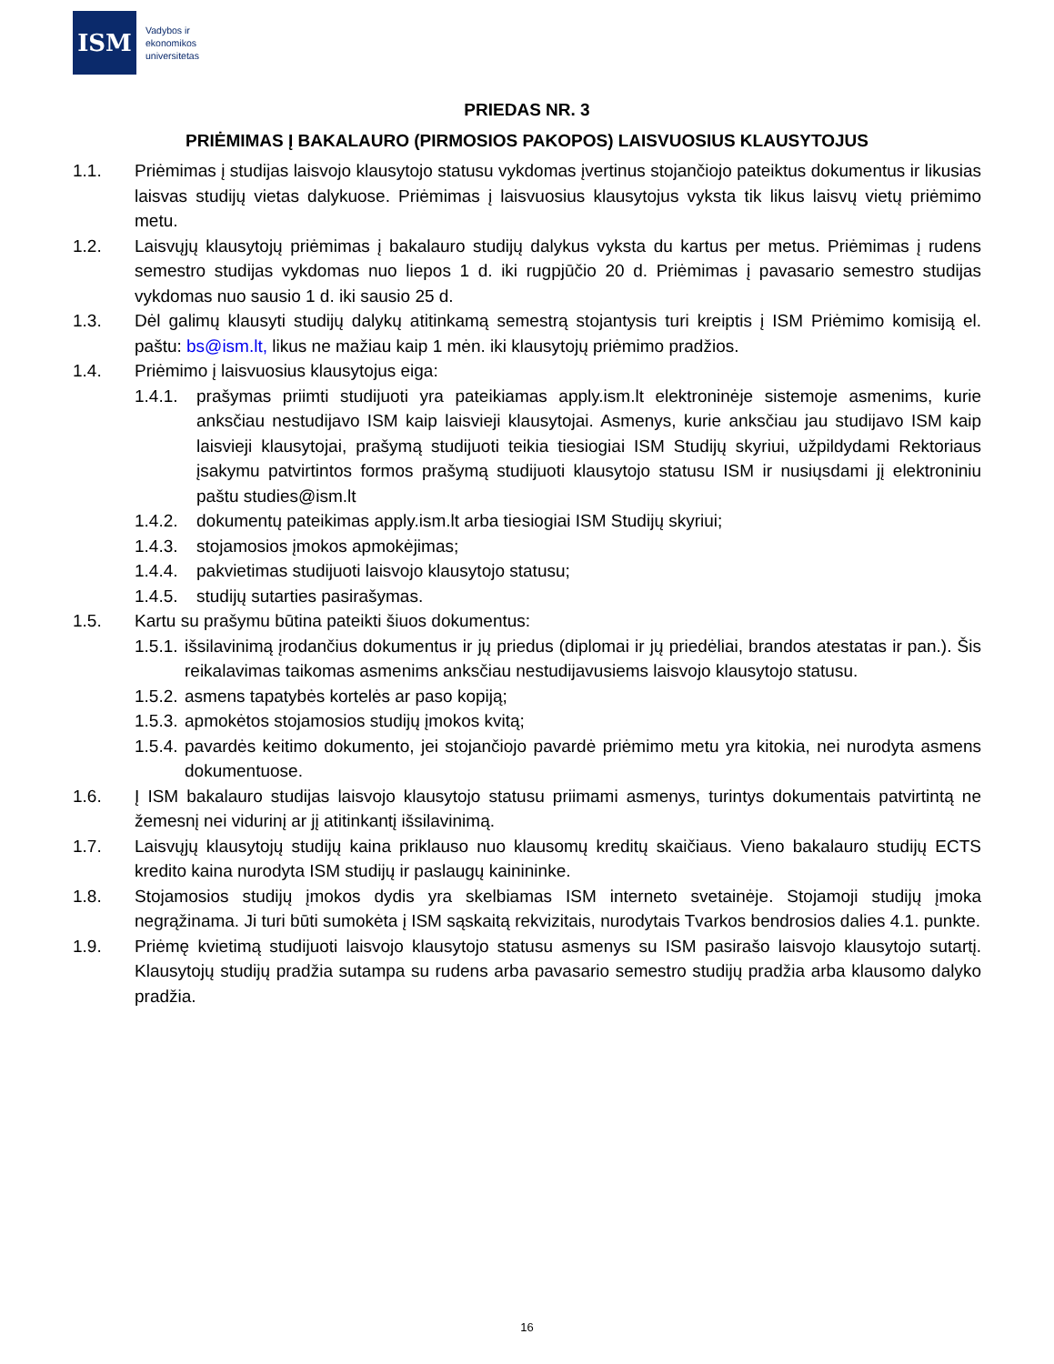ISM
Vadybos ir
ekonomikos
universitetas
PRIEDAS NR. 3
PRIĖMIMAS Į BAKALAURO (PIRMOSIOS PAKOPOS) LAISVUOSIUS KLAUSYTOJUS
1.1. Priėmimas į studijas laisvojo klausytojo statusu vykdomas įvertinus stojančiojo pateiktus dokumentus ir likusias laisvas studijų vietas dalykuose. Priėmimas į laisvuosius klausytojus vyksta tik likus laisvų vietų priėmimo metu.
1.2. Laisvųjų klausytojų priėmimas į bakalauro studijų dalykus vyksta du kartus per metus. Priėmimas į rudens semestro studijas vykdomas nuo liepos 1 d. iki rugpjūčio 20 d. Priėmimas į pavasario semestro studijas vykdomas nuo sausio 1 d. iki sausio 25 d.
1.3. Dėl galimų klausyti studijų dalykų atitinkamą semestrą stojantysis turi kreiptis į ISM Priėmimo komisiją el. paštu: bs@ism.lt, likus ne mažiau kaip 1 mėn. iki klausytojų priėmimo pradžios.
1.4. Priėmimo į laisvuosius klausytojus eiga:
1.4.1. prašymas priimti studijuoti yra pateikiamas apply.ism.lt elektroninėje sistemoje asmenims, kurie anksčiau nestudijavo ISM kaip laisvieji klausytojai. Asmenys, kurie anksčiau jau studijavo ISM kaip laisvieji klausytojai, prašymą studijuoti teikia tiesiogiai ISM Studijų skyriui, užpildydami Rektoriaus įsakymu patvirtintos formos prašymą studijuoti klausytojo statusu ISM ir nusiųsdami jį elektroniniu paštu studies@ism.lt
1.4.2. dokumentų pateikimas apply.ism.lt arba tiesiogiai ISM Studijų skyriui;
1.4.3. stojamosios įmokos apmokėjimas;
1.4.4. pakvietimas studijuoti laisvojo klausytojo statusu;
1.4.5. studijų sutarties pasirašymas.
1.5. Kartu su prašymu būtina pateikti šiuos dokumentus:
1.5.1. išsilavinimą įrodančius dokumentus ir jų priedus (diplomai ir jų priedėliai, brandos atestatas ir pan.). Šis reikalavimas taikomas asmenims anksčiau nestudijavusiems laisvojo klausytojo statusu.
1.5.2. asmens tapatybės kortelės ar paso kopiją;
1.5.3. apmokėtos stojamosios studijų įmokos kvitą;
1.5.4. pavardės keitimo dokumento, jei stojančiojo pavardė priėmimo metu yra kitokia, nei nurodyta asmens dokumentuose.
1.6. Į ISM bakalauro studijas laisvojo klausytojo statusu priimami asmenys, turintys dokumentais patvirtintą ne žemesnį nei vidurinį ar jį atitinkantį išsilavinimą.
1.7. Laisvųjų klausytojų studijų kaina priklauso nuo klausomų kreditų skaičiaus. Vieno bakalauro studijų ECTS kredito kaina nurodyta ISM studijų ir paslaugų kainininke.
1.8. Stojamosios studijų įmokos dydis yra skelbiamas ISM interneto svetainėje. Stojamoji studijų įmoka negrąžinama. Ji turi būti sumokėta į ISM sąskaitą rekvizitais, nurodytais Tvarkos bendrosios dalies 4.1. punkte.
1.9. Priėmę kvietimą studijuoti laisvojo klausytojo statusu asmenys su ISM pasirašo laisvojo klausytojo sutartį. Klausytojų studijų pradžia sutampa su rudens arba pavasario semestro studijų pradžia arba klausomo dalyko pradžia.
16